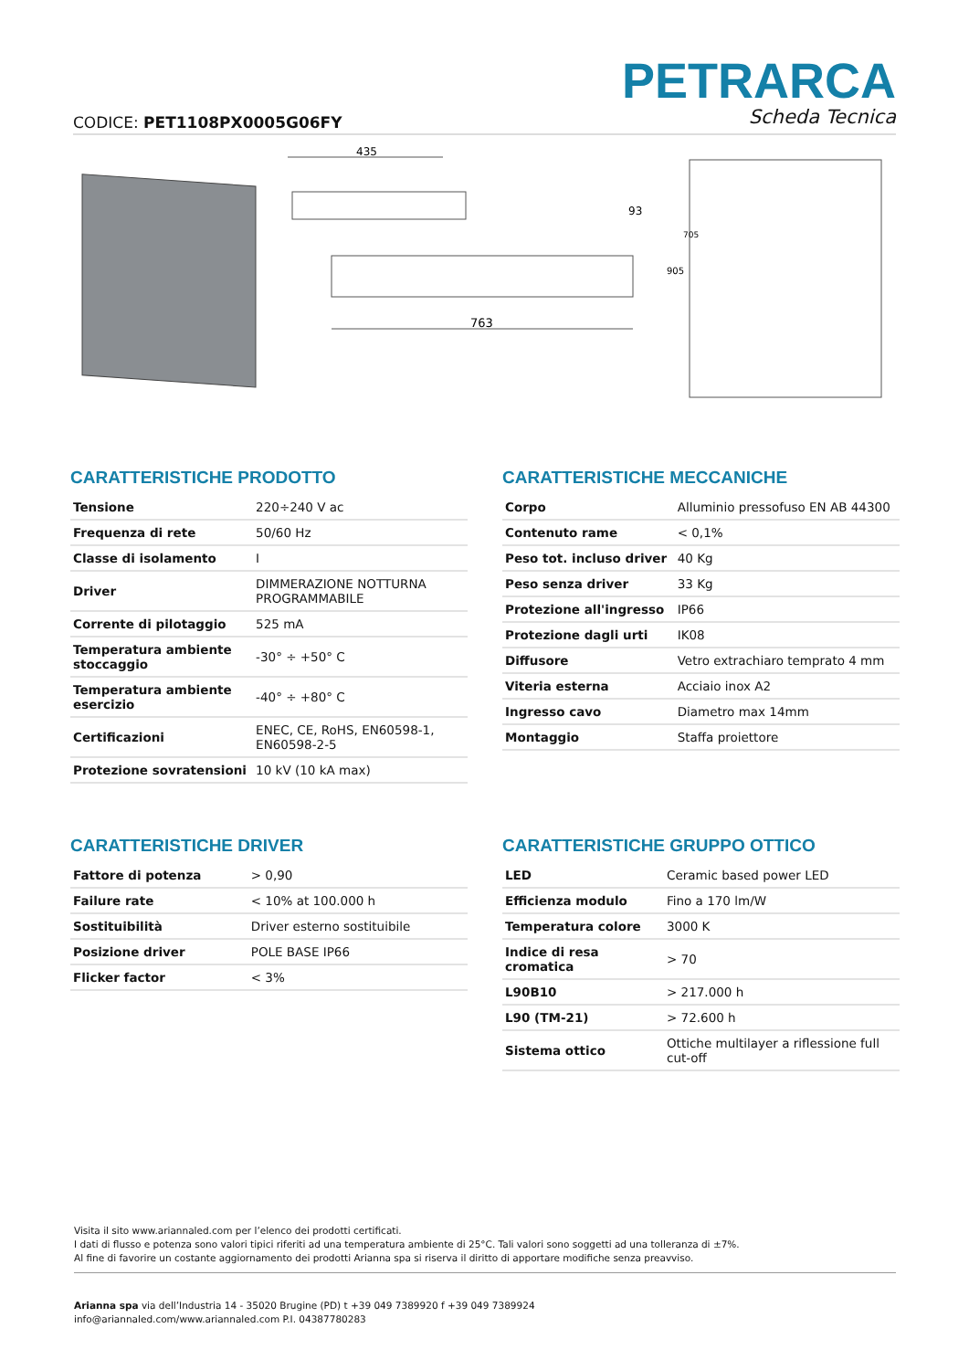CODICE: PET1108PX0005G06FY
PETRARCA
Scheda Tecnica
435
763
93
905
705
CARATTERISTICHE PRODOTTO
| Tensione | 220÷240 V ac |
| Frequenza di rete | 50/60 Hz |
| Classe di isolamento | I |
| Driver | DIMMERAZIONE NOTTURNA PROGRAMMABILE |
| Corrente di pilotaggio | 525 mA |
| Temperatura ambiente stoccaggio | -30° ÷ +50° C |
| Temperatura ambiente esercizio | -40° ÷ +80° C |
| Certificazioni | ENEC, CE, RoHS, EN60598-1, EN60598-2-5 |
| Protezione sovratensioni | 10 kV (10 kA max) |
CARATTERISTICHE MECCANICHE
| Corpo | Alluminio pressofuso EN AB 44300 |
| Contenuto rame | < 0,1% |
| Peso tot. incluso driver | 40 Kg |
| Peso senza driver | 33 Kg |
| Protezione all'ingresso | IP66 |
| Protezione dagli urti | IK08 |
| Diffusore | Vetro extrachiaro temprato 4 mm |
| Viteria esterna | Acciaio inox A2 |
| Ingresso cavo | Diametro max 14mm |
| Montaggio | Staffa proiettore |
CARATTERISTICHE DRIVER
| Fattore di potenza | > 0,90 |
| Failure rate | < 10% at 100.000 h |
| Sostituibilità | Driver esterno sostituibile |
| Posizione driver | POLE BASE IP66 |
| Flicker factor | < 3% |
CARATTERISTICHE GRUPPO OTTICO
| LED | Ceramic based power LED |
| Efficienza modulo | Fino a 170 lm/W |
| Temperatura colore | 3000 K |
| Indice di resa cromatica | > 70 |
| L90B10 | > 217.000 h |
| L90 (TM-21) | > 72.600 h |
| Sistema ottico | Ottiche multilayer a riflessione full cut-off |
Visita il sito www.ariannaled.com per l’elenco dei prodotti certificati.
I dati di flusso e potenza sono valori tipici riferiti ad una temperatura ambiente di 25°C. Tali valori sono soggetti ad una tolleranza di ±7%.
Al fine di favorire un costante aggiornamento dei prodotti Arianna spa si riserva il diritto di apportare modifiche senza preavviso.
Arianna spa via dell’Industria 14 - 35020 Brugine (PD) t +39 049 7389920 f +39 049 7389924
info@ariannaled.com/www.ariannaled.com P.I. 04387780283